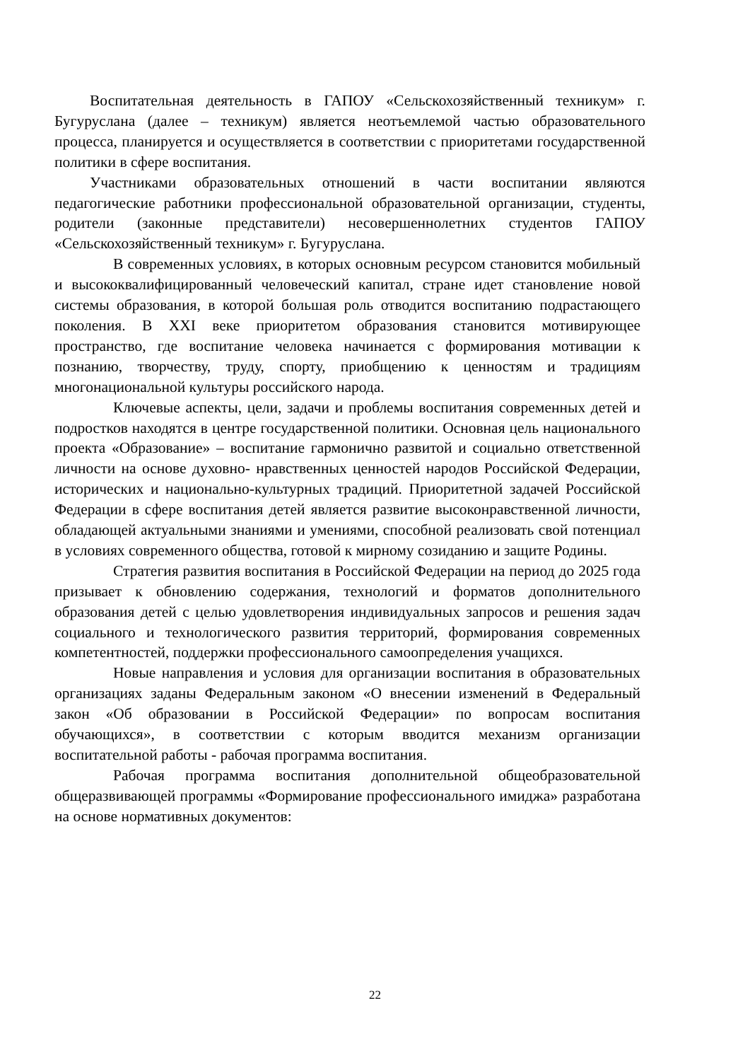Воспитательная деятельность в ГАПОУ «Сельскохозяйственный техникум» г. Бугуруслана (далее – техникум) является неотъемлемой частью образовательного процесса, планируется и осуществляется в соответствии с приоритетами государственной политики в сфере воспитания.
Участниками образовательных отношений в части воспитании являются педагогические работники профессиональной образовательной организации, студенты, родители (законные представители) несовершеннолетних студентов ГАПОУ «Сельскохозяйственный техникум» г. Бугуруслана.
В современных условиях, в которых основным ресурсом становится мобильный и высококвалифицированный человеческий капитал, стране идет становление новой системы образования, в которой большая роль отводится воспитанию подрастающего поколения. В XXI веке приоритетом образования становится мотивирующее пространство, где воспитание человека начинается с формирования мотивации к познанию, творчеству, труду, спорту, приобщению к ценностям и традициям многонациональной культуры российского народа.
Ключевые аспекты, цели, задачи и проблемы воспитания современных детей и подростков находятся в центре государственной политики. Основная цель национального проекта «Образование» – воспитание гармонично развитой и социально ответственной личности на основе духовно- нравственных ценностей народов Российской Федерации, исторических и национально-культурных традиций. Приоритетной задачей Российской Федерации в сфере воспитания детей является развитие высоконравственной личности, обладающей актуальными знаниями и умениями, способной реализовать свой потенциал в условиях современного общества, готовой к мирному созиданию и защите Родины.
Стратегия развития воспитания в Российской Федерации на период до 2025 года призывает к обновлению содержания, технологий и форматов дополнительного образования детей с целью удовлетворения индивидуальных запросов и решения задач социального и технологического развития территорий, формирования современных компетентностей, поддержки профессионального самоопределения учащихся.
Новые направления и условия для организации воспитания в образовательных организациях заданы Федеральным законом «О внесении изменений в Федеральный закон «Об образовании в Российской Федерации» по вопросам воспитания обучающихся», в соответствии с которым вводится механизм организации воспитательной работы - рабочая программа воспитания.
Рабочая программа воспитания дополнительной общеобразовательной общеразвивающей программы «Формирование профессионального имиджа» разработана на основе нормативных документов:
22